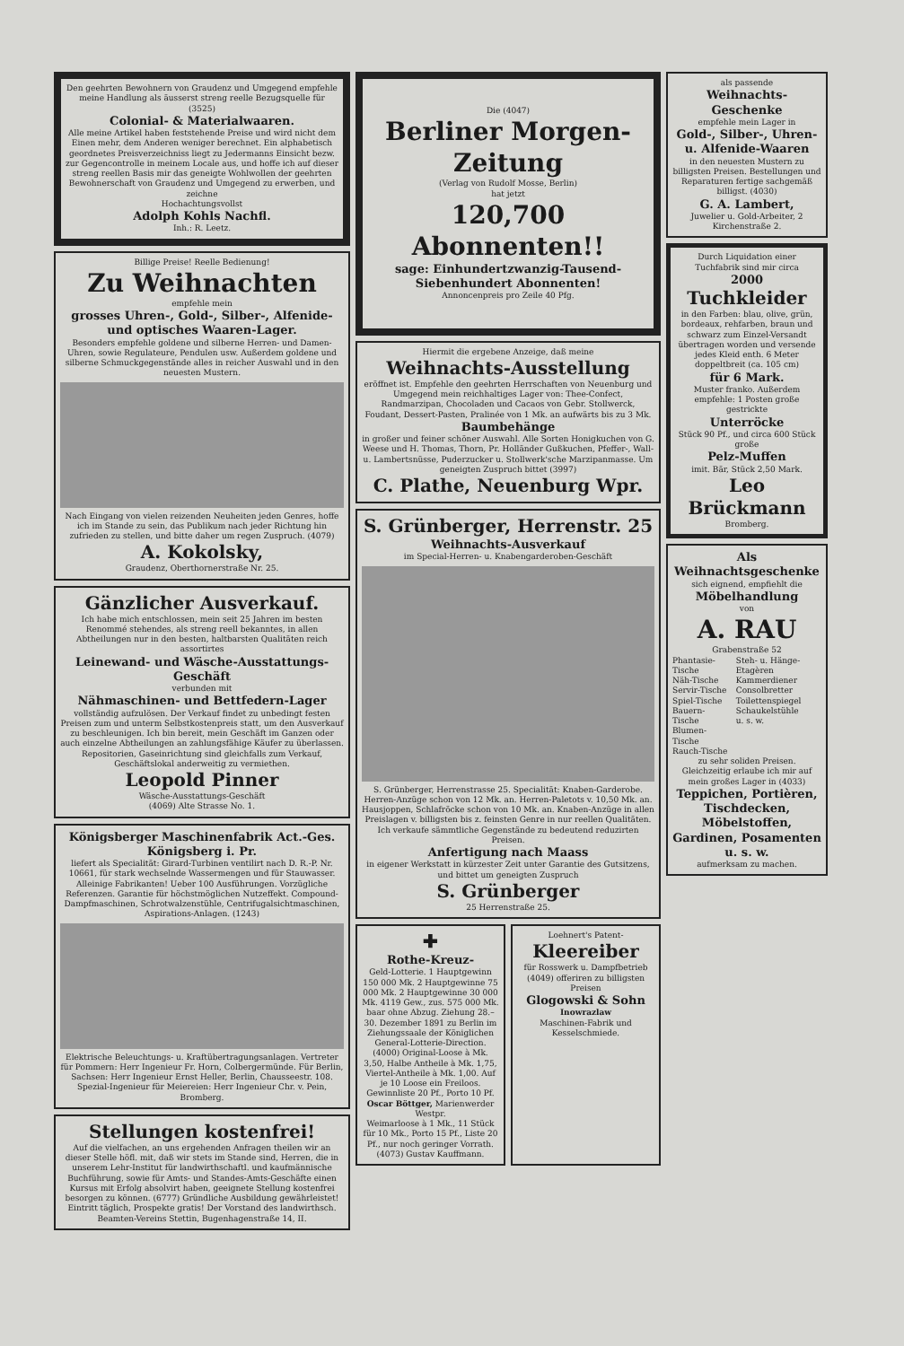Den geehrten Bewohnern von Graudenz und Umgegend empfehle meine Handlung als äusserst streng reelle Bezugsquelle für (3525)
Colonial- & Materialwaaren.
Alle meine Artikel haben feststehende Preise und wird nicht dem Einen mehr, dem Anderen weniger berechnet. Ein alphabetisch geordnetes Preisverzeichniss liegt zu Jedermanns Einsicht bezw. zur Gegencontrolle in meinem Locale aus, und hoffe ich auf dieser streng reellen Basis mir das geneigte Wohlwollen der geehrten Bewohnerschaft von Graudenz und Umgegend zu erwerben, und zeichne
Hochachtungsvollst
Adolph Kohls Nachfl.
Inh.: R. Leetz.
Billige Preise! Reelle Bedienung!
Zu Weihnachten
empfehle mein
grosses Uhren-, Gold-, Silber-, Alfenide- und optisches Waaren-Lager.
Besonders empfehle goldene und silberne Herren- und Damen-Uhren, sowie Regulateure, Pendulen usw. Außerdem goldene und silberne Schmuckgegenstände alles in reicher Auswahl und in den neuesten Mustern.
Nach Eingang von vielen reizenden Neuheiten jeden Genres, hoffe ich im Stande zu sein, das Publikum nach jeder Richtung hin zufrieden zu stellen, und bitte daher um regen Zuspruch. (4079)
A. Kokolsky,
Graudenz, Oberthornerstraße Nr. 25.
Gänzlicher Ausverkauf.
Ich habe mich entschlossen, mein seit 25 Jahren im besten Renommé stehendes, als streng reell bekanntes, in allen Abtheilungen nur in den besten, haltbarsten Qualitäten reich assortirtes
Leinewand- und Wäsche-Ausstattungs-Geschäft
verbunden mit
Nähmaschinen- und Bettfedern-Lager
vollständig aufzulösen. Der Verkauf findet zu unbedingt festen Preisen zum und unterm Selbstkostenpreis statt, um den Ausverkauf zu beschleunigen. Ich bin bereit, mein Geschäft im Ganzen oder auch einzelne Abtheilungen an zahlungsfähige Käufer zu überlassen. Repositorien, Gaseinrichtung sind gleichfalls zum Verkauf, Geschäftslokal anderweitig zu vermiethen.
Leopold Pinner
Wäsche-Ausstattungs-Geschäft
(4069) Alte Strasse No. 1.
Königsberger Maschinenfabrik Act.-Ges. Königsberg i. Pr.
liefert als Specialität: Girard-Turbinen ventilirt nach D. R.-P. Nr. 10661, für stark wechselnde Wassermengen und für Stauwasser. Alleinige Fabrikanten! Ueber 100 Ausführungen. Vorzügliche Referenzen. Garantie für höchstmöglichen Nutzeffekt. Compound-Dampfmaschinen, Schrotwalzenstühle, Centrifugalsichtmaschinen, Aspirations-Anlagen. (1243)
Elektrische Beleuchtungs- u. Kraftübertragungsanlagen. Vertreter für Pommern: Herr Ingenieur Fr. Horn, Colbergermünde. Für Berlin, Sachsen: Herr Ingenieur Ernst Heller, Berlin, Chausseestr. 108. Spezial-Ingenieur für Meiereien: Herr Ingenieur Chr. v. Pein, Bromberg.
Stellungen kostenfrei!
Auf die vielfachen, an uns ergehenden Anfragen theilen wir an dieser Stelle höfl. mit, daß wir stets im Stande sind, Herren, die in unserem Lehr-Institut für landwirthschaftl. und kaufmännische Buchführung, sowie für Amts- und Standes-Amts-Geschäfte einen Kursus mit Erfolg absolvirt haben, geeignete Stellung kostenfrei besorgen zu können. (6777) Gründliche Ausbildung gewährleistet! Eintritt täglich, Prospekte gratis! Der Vorstand des landwirthsch. Beamten-Vereins Stettin, Bugenhagenstraße 14, II.
Die (4047)
Berliner Morgen-Zeitung
(Verlag von Rudolf Mosse, Berlin)
hat jetzt
120,700 Abonnenten!!
sage: Einhundertzwanzig-Tausend-Siebenhundert Abonnenten!
Annoncenpreis pro Zeile 40 Pfg.
Hiermit die ergebene Anzeige, daß meine
Weihnachts-Ausstellung
eröffnet ist. Empfehle den geehrten Herrschaften von Neuenburg und Umgegend mein reichhaltiges Lager von: Thee-Confect, Randmarzipan, Chocoladen und Cacaos von Gebr. Stollwerck, Foudant, Dessert-Pasten, Pralinée von 1 Mk. an aufwärts bis zu 3 Mk.
Baumbehänge
in großer und feiner schöner Auswahl. Alle Sorten Honigkuchen von G. Weese und H. Thomas, Thorn, Pr. Holländer Gußkuchen, Pfeffer-, Wall- u. Lambertsnüsse, Puderzucker u. Stollwerk'sche Marzipanmasse. Um geneigten Zuspruch bittet (3997)
C. Plathe, Neuenburg Wpr.
S. Grünberger, Herrenstr. 25
Weihnachts-Ausverkauf
im Special-Herren- u. Knabengarderoben-Geschäft
S. Grünberger, Herrenstrasse 25. Specialität: Knaben-Garderobe. Herren-Anzüge schon von 12 Mk. an. Herren-Paletots v. 10,50 Mk. an. Hausjoppen, Schlafröcke schon von 10 Mk. an. Knaben-Anzüge in allen Preislagen v. billigsten bis z. feinsten Genre in nur reellen Qualitäten. Ich verkaufe sämmtliche Gegenstände zu bedeutend reduzirten Preisen.
Anfertigung nach Maass
in eigener Werkstatt in kürzester Zeit unter Garantie des Gutsitzens, und bittet um geneigten Zuspruch
S. Grünberger
25 Herrenstraße 25.
✚
Rothe-Kreuz-
Geld-Lotterie. 1 Hauptgewinn 150 000 Mk. 2 Hauptgewinne 75 000 Mk. 2 Hauptgewinne 30 000 Mk. 4119 Gew., zus. 575 000 Mk. baar ohne Abzug. Ziehung 28.–30. Dezember 1891 zu Berlin im Ziehungssaale der Königlichen General-Lotterie-Direction. (4000) Original-Loose à Mk. 3,50, Halbe Antheile à Mk. 1,75, Viertel-Antheile à Mk. 1,00. Auf je 10 Loose ein Freiloos. Gewinnliste 20 Pf., Porto 10 Pf. Oscar Böttger, Marienwerder Westpr.
Weimarloose à 1 Mk., 11 Stück für 10 Mk., Porto 15 Pf., Liste 20 Pf., nur noch geringer Vorrath. (4073) Gustav Kauffmann.
Loehnert's Patent-
Kleereiber
für Rosswerk u. Dampfbetrieb (4049) offeriren zu billigsten Preisen
Glogowski & Sohn
Inowrazlaw
Maschinen-Fabrik und Kesselschmiede.
als passende
Weihnachts-Geschenke
empfehle mein Lager in
Gold-, Silber-, Uhren- u. Alfenide-Waaren
in den neuesten Mustern zu billigsten Preisen. Bestellungen und Reparaturen fertige sachgemäß billigst. (4030)
G. A. Lambert,
Juwelier u. Gold-Arbeiter, 2 Kirchenstraße 2.
Durch Liquidation einer Tuchfabrik sind mir circa
2000
Tuchkleider
in den Farben: blau, olive, grün, bordeaux, rehfarben, braun und schwarz zum Einzel-Versandt übertragen worden und versende jedes Kleid enth. 6 Meter doppeltbreit (ca. 105 cm)
für 6 Mark.
Muster franko. Außerdem empfehle: 1 Posten große gestrickte
Unterröcke
Stück 90 Pf., und circa 600 Stück große
Pelz-Muffen
imit. Bär, Stück 2,50 Mark.
Leo Brückmann
Bromberg.
Als Weihnachtsgeschenke
sich eignend, empfiehlt die
Möbelhandlung
von
A. RAU
Grabenstraße 52
Phantasie-Tische
Näh-Tische
Servir-Tische
Spiel-Tische
Bauern-Tische
Blumen-Tische
Rauch-Tische
Steh- u. Hänge-Etagèren
Kammerdiener
Consolbretter
Toilettenspiegel
Schaukelstühle
u. s. w.
zu sehr soliden Preisen. Gleichzeitig erlaube ich mir auf mein großes Lager in (4033)
Teppichen, Portièren, Tischdecken, Möbelstoffen, Gardinen, Posamenten u. s. w.
aufmerksam zu machen.